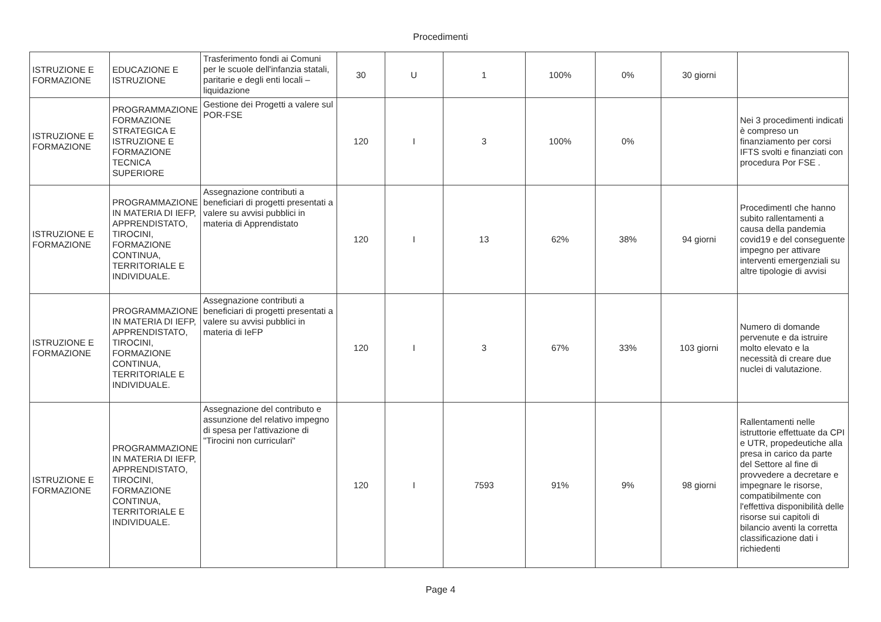Procedimenti
| ISTRUZIONE E FORMAZIONE | EDUCAZIONE E ISTRUZIONE | Trasferimento fondi ai Comuni per le scuole dell'infanzia statali, paritarie e degli enti locali – liquidazione | 30 | U | 1 | 100% | 0% | 30 giorni | |
| ISTRUZIONE E FORMAZIONE | PROGRAMMAZIONE FORMAZIONE STRATEGICA E ISTRUZIONE E FORMAZIONE TECNICA SUPERIORE | Gestione dei Progetti a valere sul POR-FSE | 120 | I | 3 | 100% | 0% | | Nei 3 procedimenti indicati è compreso un finanziamento per corsi IFTS svolti e finanziati con procedura Por FSE . |
| ISTRUZIONE E FORMAZIONE | PROGRAMMAZIONE IN MATERIA DI IEFP, APPRENDISTATO, TIROCINI, FORMAZIONE CONTINUA, TERRITORIALE E INDIVIDUALE. | Assegnazione contributi a beneficiari di progetti presentati a valere su avvisi pubblici in materia di Apprendistato | 120 | I | 13 | 62% | 38% | 94 giorni | ProcedimentI che hanno subito rallentamenti a causa della pandemia covid19 e del conseguente impegno per attivare interventi emergenziali su altre tipologie di avvisi |
| ISTRUZIONE E FORMAZIONE | PROGRAMMAZIONE IN MATERIA DI IEFP, APPRENDISTATO, TIROCINI, FORMAZIONE CONTINUA, TERRITORIALE E INDIVIDUALE. | Assegnazione contributi a beneficiari di progetti presentati a valere su avvisi pubblici in materia di IeFP | 120 | I | 3 | 67% | 33% | 103 giorni | Numero di domande pervenute e da istruire molto elevato e la necessità di creare due nuclei di valutazione. |
| ISTRUZIONE E FORMAZIONE | PROGRAMMAZIONE IN MATERIA DI IEFP, APPRENDISTATO, TIROCINI, FORMAZIONE CONTINUA, TERRITORIALE E INDIVIDUALE. | Assegnazione del contributo e assunzione del relativo impegno di spesa per l'attivazione di "Tirocini non curriculari" | 120 | I | 7593 | 91% | 9% | 98 giorni | Rallentamenti nelle istruttorie effettuate da CPI e UTR, propedeutiche alla presa in carico da parte del Settore al fine di provvedere a decretare e impegnare le risorse, compatibilmente con l'effettiva disponibilità delle risorse sui capitoli di bilancio aventi la corretta classificazione dati i richiedenti |
Page 4